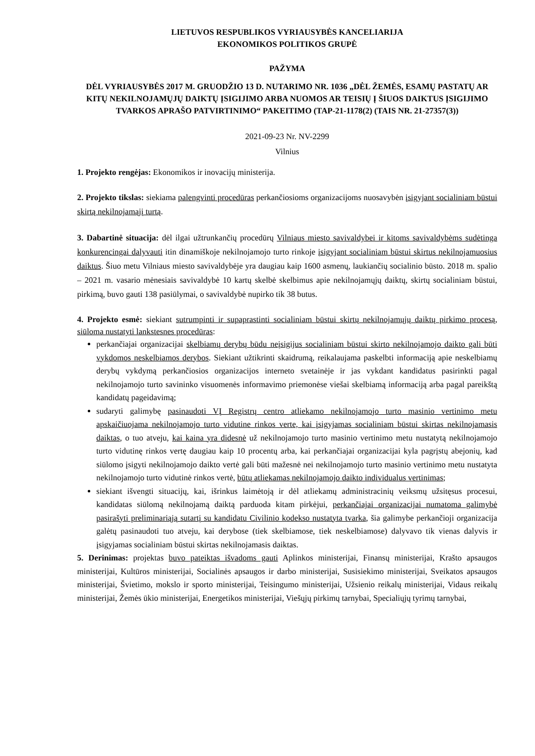LIETUVOS RESPUBLIKOS VYRIAUSYBĖS KANCELIARIJA
EKONOMIKOS POLITIKOS GRUPĖ
PAŽYMA
DĖL VYRIAUSYBĖS 2017 M. GRUODŽIO 13 D. NUTARIMO NR. 1036 „DĖL ŽEMĖS, ESAMŲ PASTATŲ AR KITŲ NEKILNOJAMŲJŲ DAIKTŲ ĮSIGIJIMO ARBA NUOMOS AR TEISIŲ Į ŠIUOS DAIKTUS ĮSIGIJIMO TVARKOS APRAŠO PATVIRTINIMO“ PAKEITIMO (TAP-21-1178(2) (TAIS NR. 21-27357(3))
2021-09-23 Nr. NV-2299
Vilnius
1. Projekto rengėjas: Ekonomikos ir inovacijų ministerija.
2. Projekto tikslas: siekiama palengvinti procedūras perkančiosioms organizacijoms nuosavybėn įsigyjant socialiniam būstui skirtą nekilnojamąjį turtą.
3. Dabartinė situacija: dėl ilgai užtrunkančių procedūrų Vilniaus miesto savivaldybei ir kitoms savivaldybėms sudėtinga konkurencingai dalyvauti itin dinamiškoje nekilnojamojo turto rinkoje įsigyjant socialiniam būstui skirtus nekilnojamuosius daiktus. Šiuo metu Vilniaus miesto savivaldybėje yra daugiau kaip 1600 asmenų, laukiančių socialinio būsto. 2018 m. spalio – 2021 m. vasario mėnesiais savivaldybė 10 kartų skelbė skelbimus apie nekilnojamųjų daiktų, skirtų socialiniam būstui, pirkimą, buvo gauti 138 pasiūlymai, o savivaldybė nupirko tik 38 butus.
4. Projekto esmė: siekiant sutrumpinti ir supaprastinti socialiniam būstui skirtų nekilnojamųjų daiktų pirkimo procesą, siūloma nustatyti lankstesnes procedūras:
perkančiajai organizacijai skelbiamų derybų būdu neįsigijus socialiniam būstui skirto nekilnojamojo daikto gali būti vykdomos neskelbiamos derybos. Siekiant užtikrinti skaidrumą, reikalaujama paskelbti informaciją apie neskelbiamų derybų vykdymą perkančiosios organizacijos interneto svetainėje ir jas vykdant kandidatus pasirinkti pagal nekilnojamojo turto savininko visuomenės informavimo priemonėse viešai skelbiamą informaciją arba pagal pareikštą kandidatų pageidavimą;
sudaryti galimybę pasinaudoti VĮ Registrų centro atliekamo nekilnojamojo turto masinio vertinimo metu apskaičiuojama nekilnojamojo turto vidutine rinkos verte, kai įsigyjamas socialiniam būstui skirtas nekilnojamasis daiktas, o tuo atveju, kai kaina yra didesnė už nekilnojamojo turto masinio vertinimo metu nustatytą nekilnojamojo turto vidutinę rinkos vertę daugiau kaip 10 procentų arba, kai perkančiajai organizacijai kyla pagrįstų abejonių, kad siūlomo įsigyti nekilnojamojo daikto vertė gali būti mažesnė nei nekilnojamojo turto masinio vertinimo metu nustatyta nekilnojamojo turto vidutinė rinkos vertė, būtų atliekamas nekilnojamojo daikto individualus vertinimas;
siekiant išvengti situacijų, kai, išrinkus laimėtoją ir dėl atliekamų administracinių veiksmų užsitęsus procesui, kandidatas siūlomą nekilnojamą daiktą parduoda kitam pirkėjui, perkančiajai organizacijai numatoma galimybė pasirašyti preliminariąją sutartį su kandidatu Civilinio kodekso nustatyta tvarka, šia galimybe perkančioji organizacija galėtų pasinaudoti tuo atveju, kai derybose (tiek skelbiamose, tiek neskelbiamose) dalyvavo tik vienas dalyvis ir įsigyjamas socialiniam būstui skirtas nekilnojamasis daiktas.
5. Derinimas: projektas buvo pateiktas išvadoms gauti Aplinkos ministerijai, Finansų ministerijai, Krašto apsaugos ministerijai, Kultūros ministerijai, Socialinės apsaugos ir darbo ministerijai, Susisiekimo ministerijai, Sveikatos apsaugos ministerijai, Švietimo, mokslo ir sporto ministerijai, Teisingumo ministerijai, Užsienio reikalų ministerijai, Vidaus reikalų ministerijai, Žemės ūkio ministerijai, Energetikos ministerijai, Viešųjų pirkimų tarnybai, Specialiųjų tyrimų tarnybai,